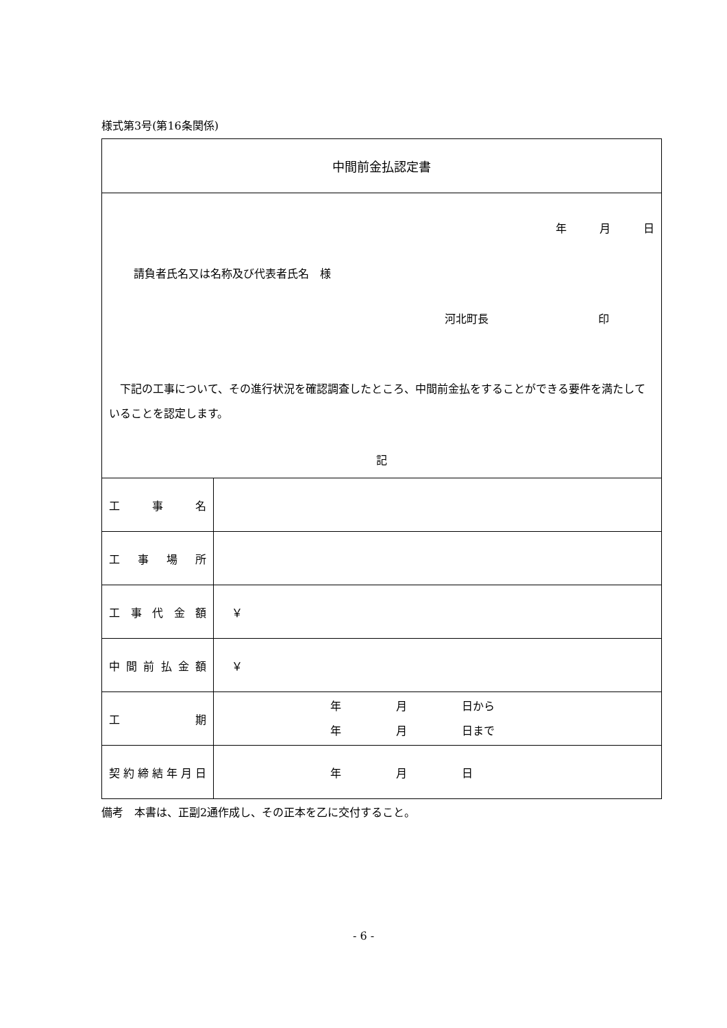様式第3号(第16条関係)
| 中間前金払認定書 | |
| 年 月 日 請負者氏名又は名称及び代表者氏名 様 河北町長 印 下記の工事について、その進行状況を確認調査したところ、中間前金払をすることができる要件を満たしていることを認定します。 記 | |
| 工 事 名 | |
| 工 事 場 所 | |
| 工 事 代 金 額 | ￥ |
| 中 間 前 払 金 額 | ￥ |
| 工 期 | 年 月 日から 年 月 日まで |
| 契 約 締 結 年 月 日 | 年 月 日 |
備考　本書は、正副2通作成し、その正本を乙に交付すること。
- 6 -